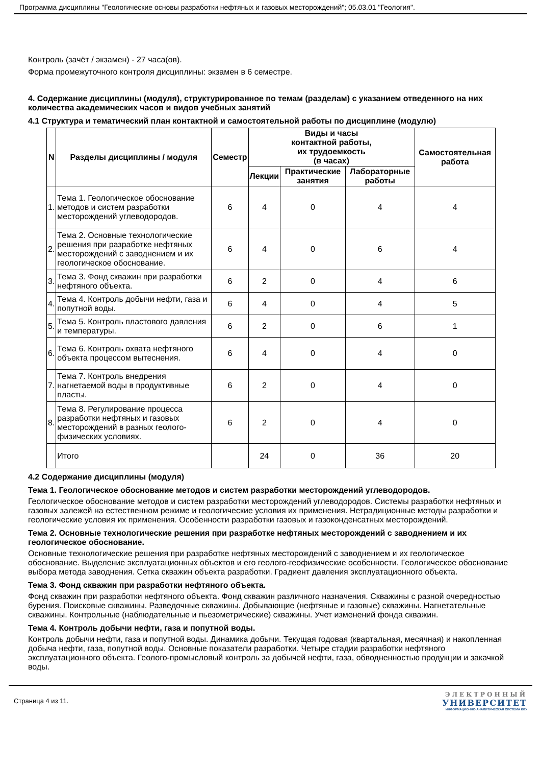Программа дисциплины "Геологические основы разработки нефтяных и газовых месторождений"; 05.03.01 "Геология".
Контроль (зачёт / экзамен) - 27 часа(ов).
Форма промежуточного контроля дисциплины: экзамен в 6 семестре.
4. Содержание дисциплины (модуля), структурированное по темам (разделам) с указанием отведенного на них количества академических часов и видов учебных занятий
4.1 Структура и тематический план контактной и самостоятельной работы по дисциплине (модулю)
| N | Разделы дисциплины / модуля | Семестр | Виды и часы контактной работы, их трудоемкость (в часах) | | | Самостоятельная работа |
| --- | --- | --- | --- | --- | --- | --- |
| | | | Лекции | Практические занятия | Лабораторные работы | |
| 1. | Тема 1. Геологическое обоснование методов и систем разработки месторождений углеводородов. | 6 | 4 | 0 | 4 | 4 |
| 2. | Тема 2. Основные технологические решения при разработке нефтяных месторождений с заводнением и их геологическое обоснование. | 6 | 4 | 0 | 6 | 4 |
| 3. | Тема 3. Фонд скважин при разработки нефтяного объекта. | 6 | 2 | 0 | 4 | 6 |
| 4. | Тема 4. Контроль добычи нефти, газа и попутной воды. | 6 | 4 | 0 | 4 | 5 |
| 5. | Тема 5. Контроль пластового давления и температуры. | 6 | 2 | 0 | 6 | 1 |
| 6. | Тема 6. Контроль охвата нефтяного объекта процессом вытеснения. | 6 | 4 | 0 | 4 | 0 |
| 7. | Тема 7. Контроль внедрения нагнетаемой воды в продуктивные пласты. | 6 | 2 | 0 | 4 | 0 |
| 8. | Тема 8. Регулирование процесса разработки нефтяных и газовых месторождений в разных геолого-физических условиях. | 6 | 2 | 0 | 4 | 0 |
| | Итого | | 24 | 0 | 36 | 20 |
4.2 Содержание дисциплины (модуля)
Тема 1. Геологическое обоснование методов и систем разработки месторождений углеводородов.
Геологическое обоснование методов и систем разработки месторождений углеводородов. Системы разработки нефтяных и газовых залежей на естественном режиме и геологические условия их применения. Нетрадиционные методы разработки и геологические условия их применения. Особенности разработки газовых и газоконденсатных месторождений.
Тема 2. Основные технологические решения при разработке нефтяных месторождений с заводнением и их геологическое обоснование.
Основные технологические решения при разработке нефтяных месторождений с заводнением и их геологическое обоснование. Выделение эксплуатационных объектов и его геолого-геофизические особенности. Геологическое обоснование выбора метода заводнения. Сетка скважин объекта разработки. Градиент давления эксплуатационного объекта.
Тема 3. Фонд скважин при разработки нефтяного объекта.
Фонд скважин при разработки нефтяного объекта. Фонд скважин различного назначения. Скважины с разной очередностью бурения. Поисковые скважины. Разведочные скважины. Добывающие (нефтяные и газовые) скважины. Нагнетательные скважины. Контрольные (наблюдательные и пьезометрические) скважины. Учет изменений фонда скважин.
Тема 4. Контроль добычи нефти, газа и попутной воды.
Контроль добычи нефти, газа и попутной воды. Динамика добычи. Текущая годовая (квартальная, месячная) и накопленная добыча нефти, газа, попутной воды. Основные показатели разработки. Четыре стадии разработки нефтяного эксплуатационного объекта. Геолого-промысловый контроль за добычей нефти, газа, обводненностью продукции и закачкой воды.
Страница 4 из 11.
ЭЛЕКТРОННЫЙ
УНИВЕРСИТЕТ
ИНФОРМАЦИОННО-АНАЛИТИЧЕСКАЯ СИСТЕМА КФУ